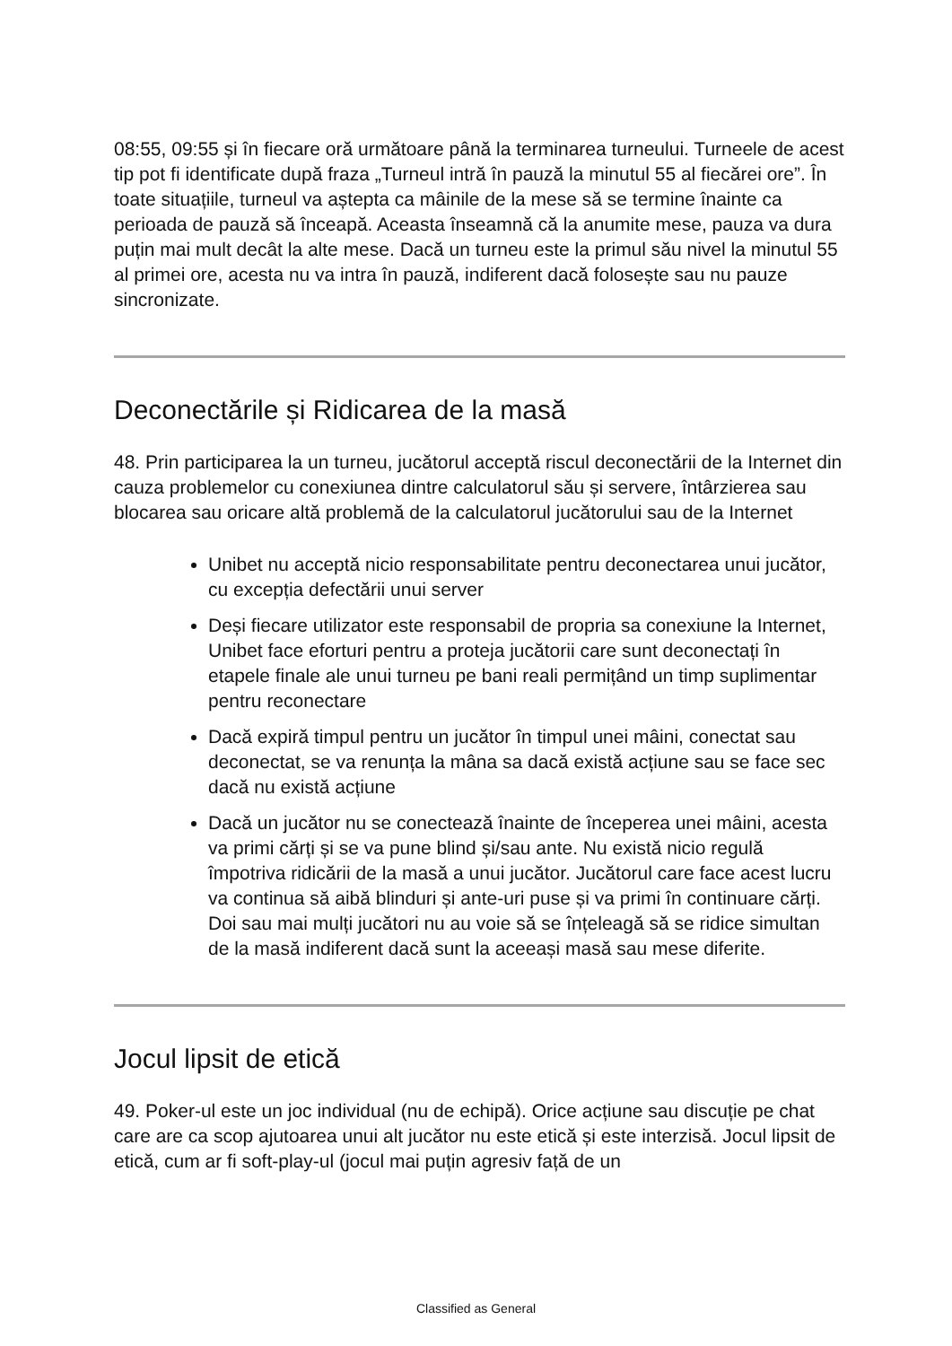08:55, 09:55 și în fiecare oră următoare până la terminarea turneului. Turneele de acest tip pot fi identificate după fraza „Turneul intră în pauză la minutul 55 al fiecărei ore”. În toate situațiile, turneul va aștepta ca mâinile de la mese să se termine înainte ca perioada de pauză să înceapă. Aceasta înseamnă că la anumite mese, pauza va dura puțin mai mult decât la alte mese. Dacă un turneu este la primul său nivel la minutul 55 al primei ore, acesta nu va intra în pauză, indiferent dacă folosește sau nu pauze sincronizate.
Deconectările și Ridicarea de la masă
48. Prin participarea la un turneu, jucătorul acceptă riscul deconectării de la Internet din cauza problemelor cu conexiunea dintre calculatorul său și servere, întârzierea sau blocarea sau oricare altă problemă de la calculatorul jucătorului sau de la Internet
Unibet nu acceptă nicio responsabilitate pentru deconectarea unui jucător, cu excepția defectării unui server
Deși fiecare utilizator este responsabil de propria sa conexiune la Internet, Unibet face eforturi pentru a proteja jucătorii care sunt deconectați în etapele finale ale unui turneu pe bani reali permițând un timp suplimentar pentru reconectare
Dacă expiră timpul pentru un jucător în timpul unei mâini, conectat sau deconectat, se va renunța la mâna sa dacă există acțiune sau se face sec dacă nu există acțiune
Dacă un jucător nu se conectează înainte de începerea unei mâini, acesta va primi cărți și se va pune blind și/sau ante. Nu există nicio regulă împotriva ridicării de la masă a unui jucător. Jucătorul care face acest lucru va continua să aibă blinduri și ante-uri puse și va primi în continuare cărți. Doi sau mai mulți jucători nu au voie să se înțeleagă să se ridice simultan de la masă indiferent dacă sunt la aceeași masă sau mese diferite.
Jocul lipsit de etică
49. Poker-ul este un joc individual (nu de echipă). Orice acțiune sau discuție pe chat care are ca scop ajutoarea unui alt jucător nu este etică și este interzisă. Jocul lipsit de etică, cum ar fi soft-play-ul (jocul mai puțin agresiv față de un
Classified as General